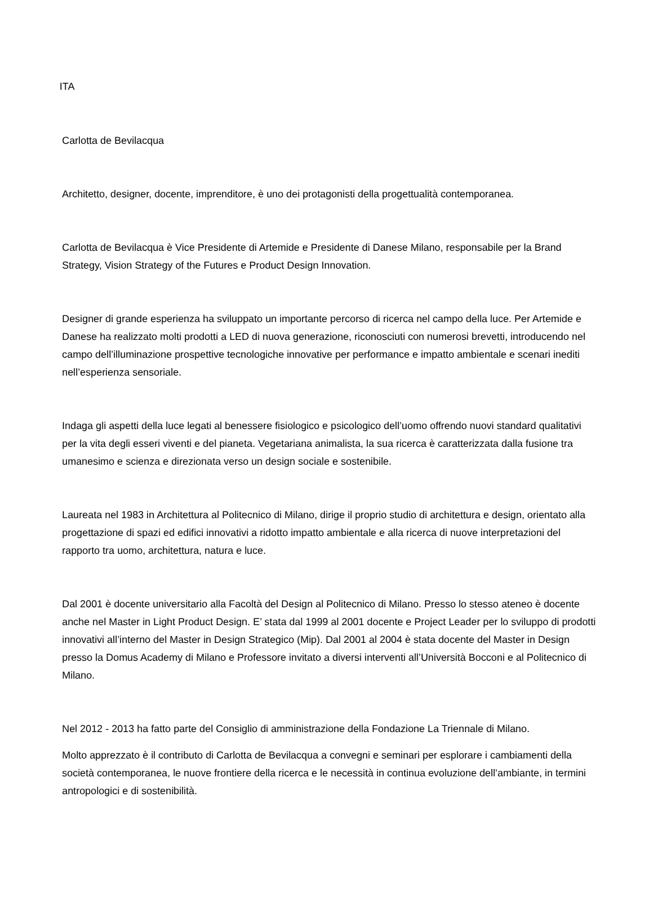ITA
Carlotta de Bevilacqua
Architetto, designer, docente, imprenditore, è uno dei protagonisti della progettualità contemporanea.
Carlotta de Bevilacqua è Vice Presidente di Artemide e Presidente di Danese Milano, responsabile per la Brand Strategy, Vision Strategy of the Futures e Product Design Innovation.
Designer di grande esperienza ha sviluppato un importante percorso di ricerca nel campo della luce. Per Artemide e Danese ha realizzato molti prodotti a LED di nuova generazione, riconosciuti con numerosi brevetti, introducendo nel campo dell’illuminazione prospettive tecnologiche innovative per performance e impatto ambientale e scenari inediti nell’esperienza sensoriale.
Indaga gli aspetti della luce legati al benessere fisiologico e psicologico dell’uomo offrendo nuovi standard qualitativi per la vita degli esseri viventi e del pianeta. Vegetariana animalista, la sua ricerca è caratterizzata dalla fusione tra umanesimo e scienza e direzionata verso un design sociale e sostenibile.
Laureata nel 1983 in Architettura al Politecnico di Milano, dirige il proprio studio di architettura e design, orientato alla progettazione di spazi ed edifici innovativi a ridotto impatto ambientale e alla ricerca di nuove interpretazioni del rapporto tra uomo, architettura, natura e luce.
Dal 2001 è docente universitario alla Facoltà del Design al Politecnico di Milano. Presso lo stesso ateneo è docente anche nel Master in Light Product Design. E’ stata dal 1999 al 2001 docente e Project Leader per lo sviluppo di prodotti innovativi all’interno del Master in Design Strategico (Mip). Dal 2001 al 2004 è stata docente del Master in Design presso la Domus Academy di Milano e Professore invitato a diversi interventi all’Università Bocconi e al Politecnico di Milano.
Nel 2012 - 2013 ha fatto parte del Consiglio di amministrazione della Fondazione La Triennale di Milano.
Molto apprezzato è il contributo di Carlotta de Bevilacqua a convegni e seminari per esplorare i cambiamenti della società contemporanea, le nuove frontiere della ricerca e le necessità in continua evoluzione dell’ambiante, in termini antropologici e di sostenibilità.